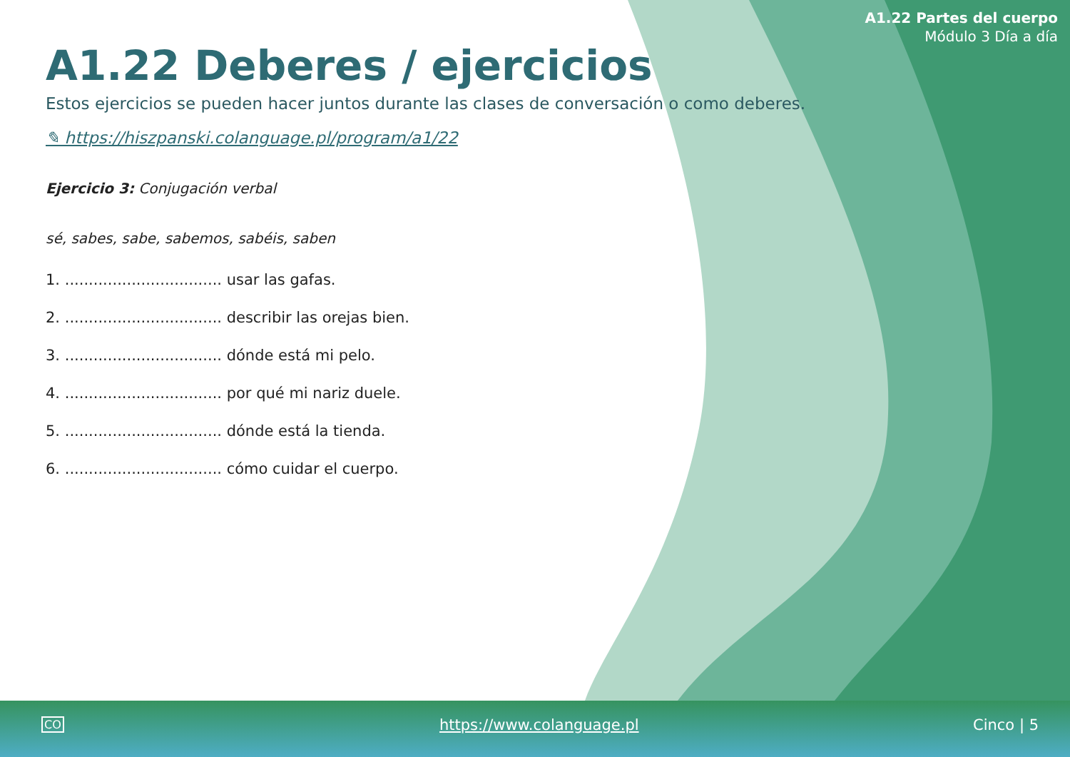A1.22 Partes del cuerpo
Módulo 3 Día a día
A1.22 Deberes / ejercicios
Estos ejercicios se pueden hacer juntos durante las clases de conversación o como deberes.
✎ https://hiszpanski.colanguage.pl/program/a1/22
Ejercicio 3: Conjugación verbal
sé, sabes, sabe, sabemos, sabéis, saben
1. ................................. usar las gafas.
2. ................................. describir las orejas bien.
3. ................................. dónde está mi pelo.
4. ................................. por qué mi nariz duele.
5. ................................. dónde está la tienda.
6. ................................. cómo cuidar el cuerpo.
CO https://www.colanguage.pl Cinco | 5